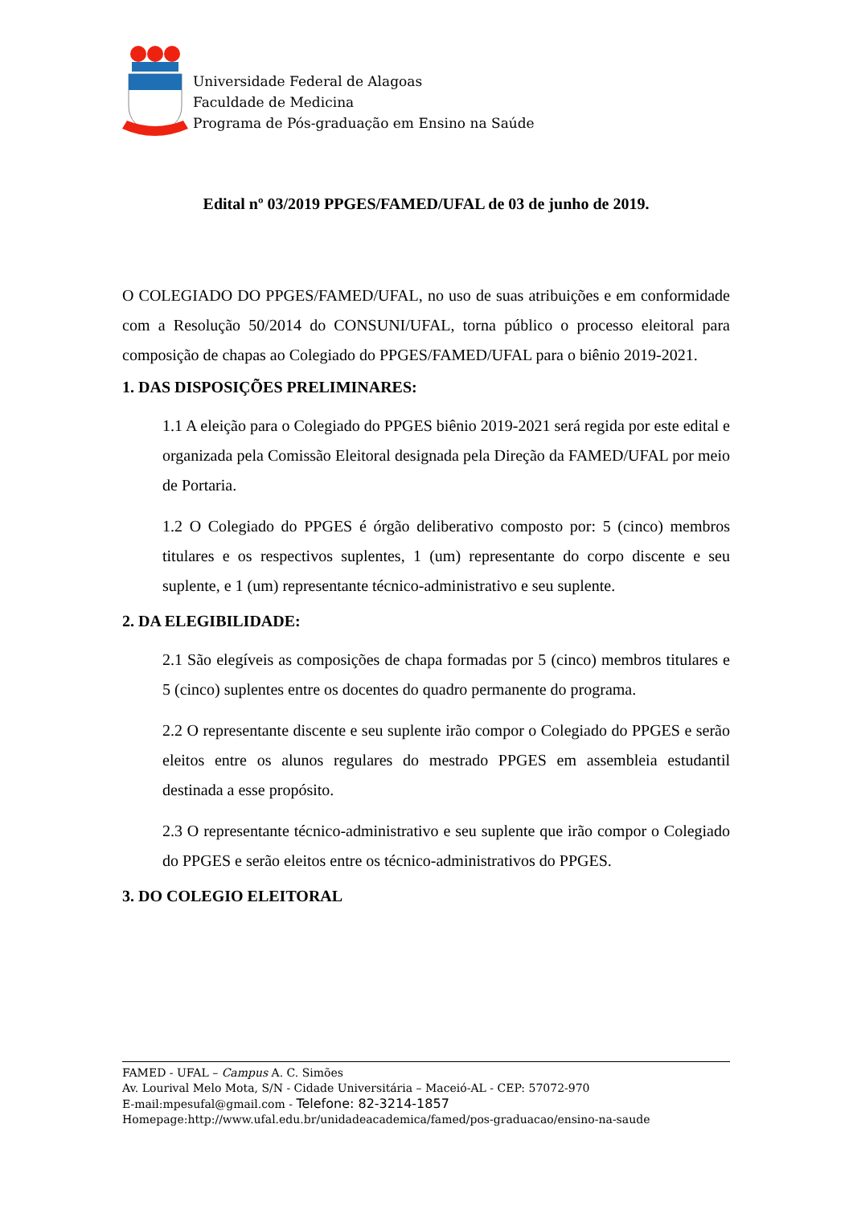Universidade Federal de Alagoas
Faculdade de Medicina
Programa de Pós-graduação em Ensino na Saúde
Edital nº 03/2019 PPGES/FAMED/UFAL de 03 de junho de 2019.
O COLEGIADO DO PPGES/FAMED/UFAL, no uso de suas atribuições e em conformidade com a Resolução 50/2014 do CONSUNI/UFAL, torna público o processo eleitoral para composição de chapas ao Colegiado do PPGES/FAMED/UFAL para o biênio 2019-2021.
1. DAS DISPOSIÇÕES PRELIMINARES:
1.1 A eleição para o Colegiado do PPGES biênio 2019-2021 será regida por este edital e organizada pela Comissão Eleitoral designada pela Direção da FAMED/UFAL por meio de Portaria.
1.2 O Colegiado do PPGES é órgão deliberativo composto por: 5 (cinco) membros titulares e os respectivos suplentes, 1 (um) representante do corpo discente e seu suplente, e 1 (um) representante técnico-administrativo e seu suplente.
2. DA ELEGIBILIDADE:
2.1 São elegíveis as composições de chapa formadas por 5 (cinco) membros titulares e 5 (cinco) suplentes entre os docentes do quadro permanente do programa.
2.2 O representante discente e seu suplente irão compor o Colegiado do PPGES e serão eleitos entre os alunos regulares do mestrado PPGES em assembleia estudantil destinada a esse propósito.
2.3 O representante técnico-administrativo e seu suplente que irão compor o Colegiado do PPGES e serão eleitos entre os técnico-administrativos do PPGES.
3. DO COLEGIO ELEITORAL
FAMED - UFAL – Campus A. C. Simões
Av. Lourival Melo Mota, S/N - Cidade Universitária – Maceió-AL - CEP: 57072-970
E-mail:mpesufal@gmail.com - Telefone: 82-3214-1857
Homepage:http://www.ufal.edu.br/unidadeacademica/famed/pos-graduacao/ensino-na-saude